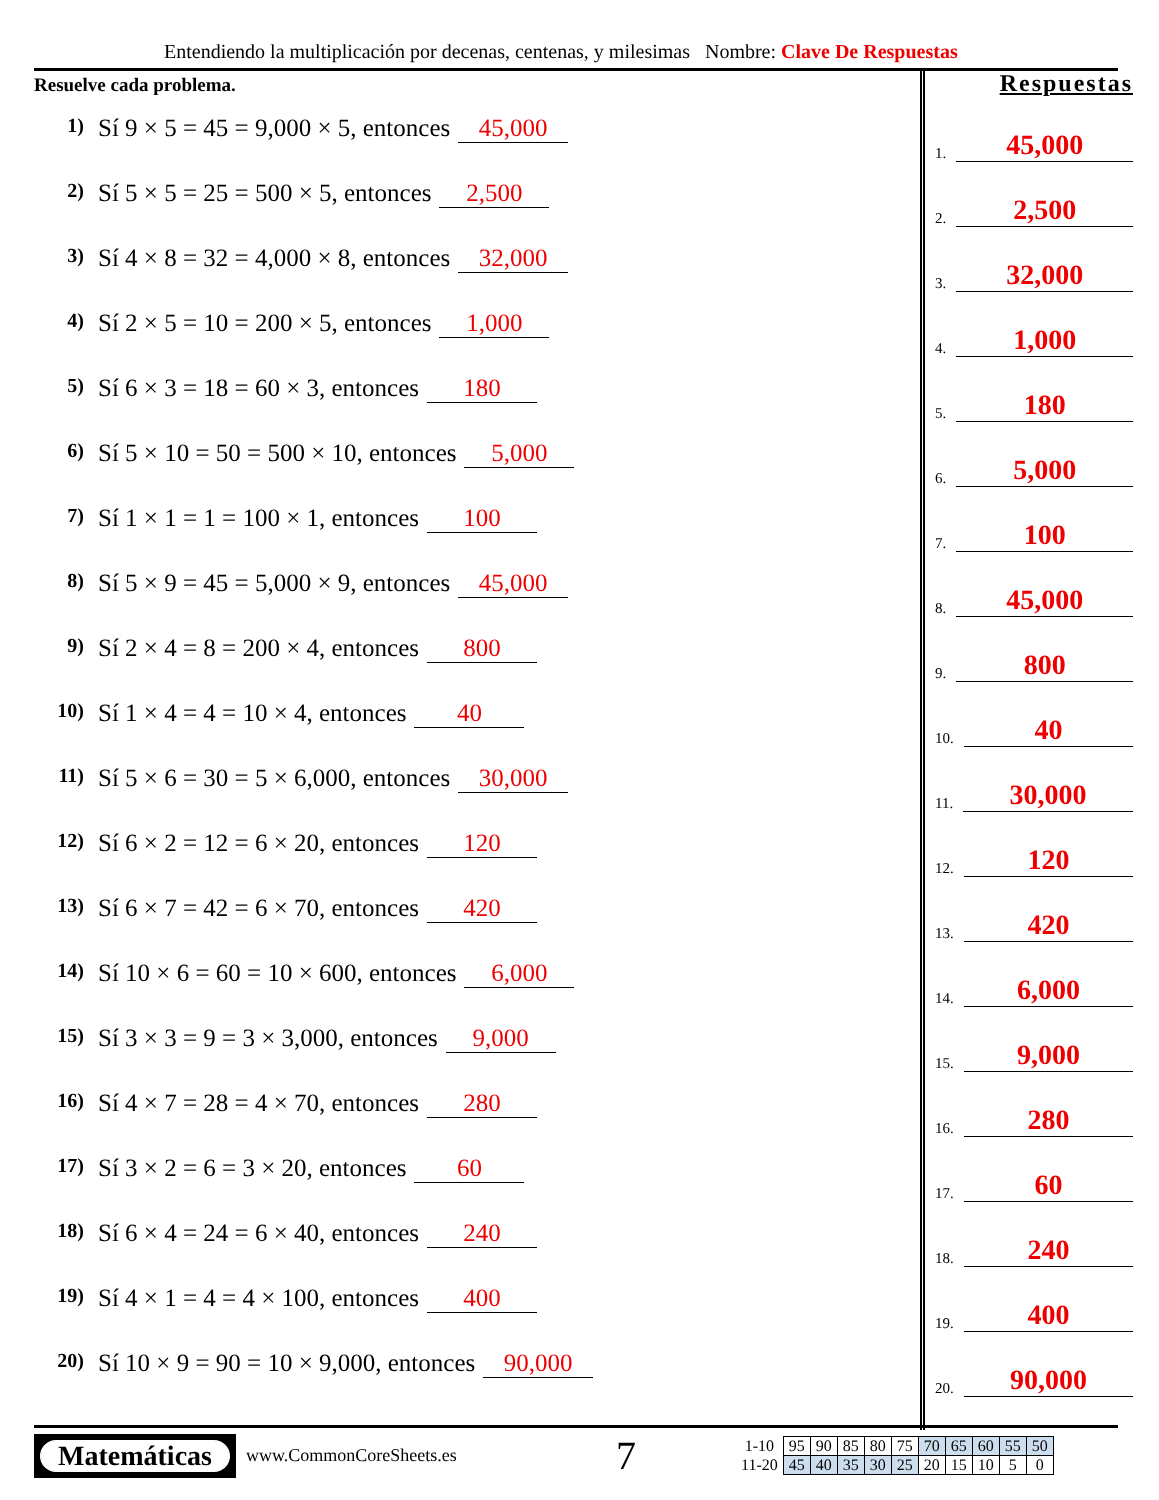Entendiendo la multiplicación por decenas, centenas, y milesimas Nombre: Clave De Respuestas
Resuelve cada problema.
1) Sí 9 × 5 = 45 = 9,000 × 5, entonces 45,000
2) Sí 5 × 5 = 25 = 500 × 5, entonces 2,500
3) Sí 4 × 8 = 32 = 4,000 × 8, entonces 32,000
4) Sí 2 × 5 = 10 = 200 × 5, entonces 1,000
5) Sí 6 × 3 = 18 = 60 × 3, entonces 180
6) Sí 5 × 10 = 50 = 500 × 10, entonces 5,000
7) Sí 1 × 1 = 1 = 100 × 1, entonces 100
8) Sí 5 × 9 = 45 = 5,000 × 9, entonces 45,000
9) Sí 2 × 4 = 8 = 200 × 4, entonces 800
10) Sí 1 × 4 = 4 = 10 × 4, entonces 40
11) Sí 5 × 6 = 30 = 5 × 6,000, entonces 30,000
12) Sí 6 × 2 = 12 = 6 × 20, entonces 120
13) Sí 6 × 7 = 42 = 6 × 70, entonces 420
14) Sí 10 × 6 = 60 = 10 × 600, entonces 6,000
15) Sí 3 × 3 = 9 = 3 × 3,000, entonces 9,000
16) Sí 4 × 7 = 28 = 4 × 70, entonces 280
17) Sí 3 × 2 = 6 = 3 × 20, entonces 60
18) Sí 6 × 4 = 24 = 6 × 40, entonces 240
19) Sí 4 × 1 = 4 = 4 × 100, entonces 400
20) Sí 10 × 9 = 90 = 10 × 9,000, entonces 90,000
Respuestas
1. 45,000
2. 2,500
3. 32,000
4. 1,000
5. 180
6. 5,000
7. 100
8. 45,000
9. 800
10. 40
11. 30,000
12. 120
13. 420
14. 6,000
15. 9,000
16. 280
17. 60
18. 240
19. 400
20. 90,000
Matemáticas
www.CommonCoreSheets.es 7
| 1-10 | 95 | 90 | 85 | 80 | 75 | 70 | 65 | 60 | 55 | 50 |
| 11-20 | 45 | 40 | 35 | 30 | 25 | 20 | 15 | 10 | 5 | 0 |